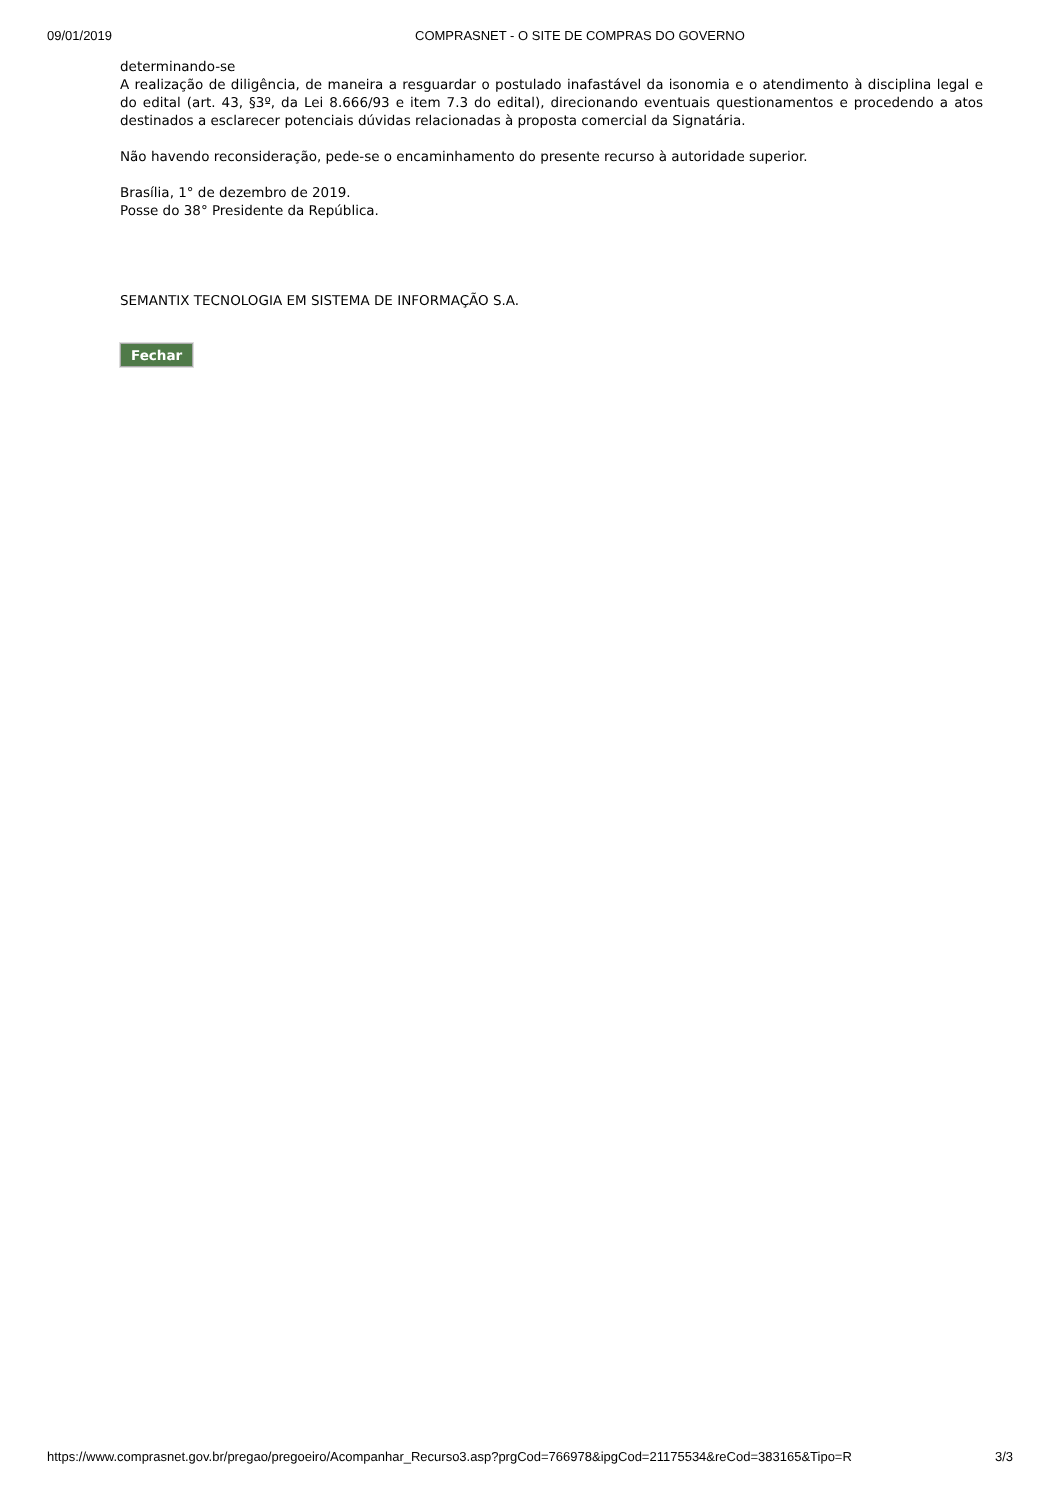09/01/2019 COMPRASNET - O SITE DE COMPRAS DO GOVERNO
determinando-se
A realização de diligência, de maneira a resguardar o postulado inafastável da isonomia e o atendimento à disciplina legal e do edital (art. 43, §3º, da Lei 8.666/93 e item 7.3 do edital), direcionando eventuais questionamentos e procedendo a atos destinados a esclarecer potenciais dúvidas relacionadas à proposta comercial da Signatária.
Não havendo reconsideração, pede-se o encaminhamento do presente recurso à autoridade superior.
Brasília, 1° de dezembro de 2019.
Posse do 38° Presidente da República.
SEMANTIX TECNOLOGIA EM SISTEMA DE INFORMAÇÃO S.A.
Fechar
https://www.comprasnet.gov.br/pregao/pregoeiro/Acompanhar_Recurso3.asp?prgCod=766978&ipgCod=21175534&reCod=383165&Tipo=R 3/3